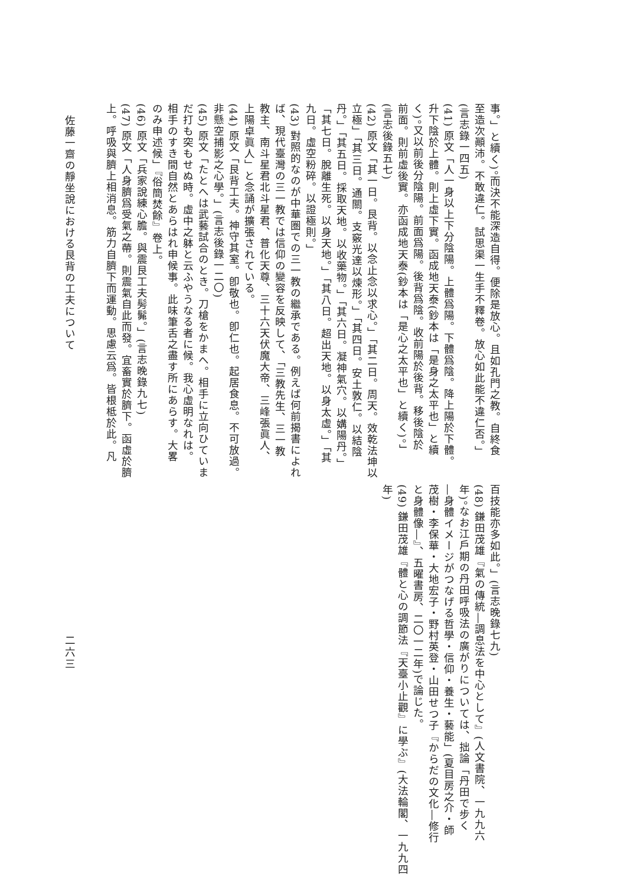事。」と續く)。而決不能深造自得。便除是放心。且如孔門之教。自終食
至造次顚沛。不敢違仁。試思渠一生手不釋卷。放心如此能不違仁否。」
(言志錄一四五)
(41) 原文「人一身以上下分陰陽。上體爲陽。下體爲陰。降上陽於下體。
升下陰於上體。則上虛下實。函成地天泰(鈔本は「是身之太平也」と續
く)。又以前後分陰陽。前面爲陽。後背爲陰。收前陽於後背。移後陰於
前面。則前虛後實。亦函成地天泰(鈔本は「是心之太平也」と續く)。」
(言志後錄五七)
(42) 原文「其一日。艮背。以念止念以求心。」「其二日。周天。效乾法坤以
立極」「其三日。通關。支竅光達以煉形。」「其四日。安土敦仁。以結陰
丹。」「其五日。採取天地。以收藥物。」「其六日。凝神氣穴。以媾陽丹。」
「其七日。脫離生死。以身天地。」「其八日。超出天地。以身太虛。」「其
九日。虛空粉碎。以證極則。」
(43) 對照的なのが中華圏での三一教の繼承である。例えば何前揭書によれ
ば、現代臺灣の三一教では信仰の變容を反映して、「三教先生、三一教
教主、南斗星君北斗星君、普化天尊、三十六天伏魔大帝、三峰張眞人、
上陽卓眞人」と念誦が擴張されている。
(44) 原文「艮背工夫。神守其室。卽敬也。卽仁也。起居食息。不可放過。
非懸空捕影之心學。」(言志後錄一二〇)
(45) 原文「たとへは武藝試合のとき。刀槍をかまへ。相手に立向ひていま
だ打も突もせぬ時。虛中之躰と云ふやうなる者に候。我心虛明なれは。
相手のすき間自然とあらはれ申候事。此味筆舌之盡す所にあらす。大畧
のみ申述候」『俗簡焚餘』卷上。
(46) 原文「兵家說練心膽。與震艮工夫髣髴。」(言志晚錄九七)
(47) 原文「人身臍爲受氣之蔕。則震氣自此而發。宜畜實於臍下。函虛於臍
上。呼吸與臍上相消息。筋力自臍下而運動。思慮云爲。皆根柢於此。凡
百技能亦多如此。」(言志晚錄七九)
(48) 鎌田茂雄『氣の傳統―調息法を中心として』(人文書院、一九九六
年)。なお江戶期の丹田呼吸法の廣がりについては、拙論「丹田で步く
―身體イメージがつなげる哲學・信仰・養生・藝能」(夏目房之介・師
茂樹・李保華・大地宏子・野村英登・山田せつ子『からだの文化―修行
と身體像―』、五曜書房、二〇一二年)で論じた。
(49) 鎌田茂雄『體と心の調節法『天臺小止觀』に學ぶ』(大法輪閣、一九九四
年)
佐藤一齋の靜坐說における艮背の工夫について
二六三